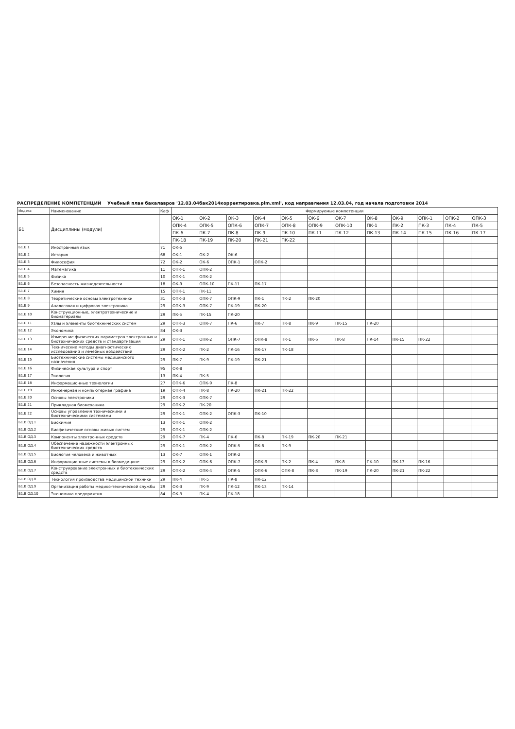РАСПРЕДЕЛЕНИЕ КОМПЕТЕНЦИЙ Учебный план бакалавров '12.03.04бак2014корректировка.plm.xml', код направления 12.03.04, год начала подготовки 2014
| Индекс | Наименование | Каф | Формируемые компетенции | | | | | | | | | | | |
| --- | --- | --- | --- | --- | --- | --- | --- | --- | --- | --- | --- | --- | --- | --- |
| Б1 | Дисциплины (модули) | | ОК-1 | ОК-2 | ОК-3 | ОК-4 | ОК-5 | ОК-6 | ОК-7 | ОК-8 | ОК-9 | ОПК-1 | ОПК-2 | ОПК-3 |
| | | | ОПК-4 | ОПК-5 | ОПК-6 | ОПК-7 | ОПК-8 | ОПК-9 | ОПК-10 | ПК-1 | ПК-2 | ПК-3 | ПК-4 | ПК-5 |
| | | | ПК-6 | ПК-7 | ПК-8 | ПК-9 | ПК-10 | ПК-11 | ПК-12 | ПК-13 | ПК-14 | ПК-15 | ПК-16 | ПК-17 |
| | | | ПК-18 | ПК-19 | ПК-20 | ПК-21 | ПК-22 | | | | | | | |
| Б1.Б.1 | Иностранный язык | 71 | ОК-5 | | | | | | | | | | | |
| Б1.Б.2 | История | 68 | ОК-1 | ОК-2 | ОК-6 | | | | | | | | | |
| Б1.Б.3 | Философия | 72 | ОК-2 | ОК-6 | ОПК-1 | ОПК-2 | | | | | | | | |
| Б1.Б.4 | Математика | 11 | ОПК-1 | ОПК-2 | | | | | | | | | | |
| Б1.Б.5 | Физика | 10 | ОПК-1 | ОПК-2 | | | | | | | | | | |
| Б1.Б.6 | Безопасность жизнедеятельности | 18 | ОК-9 | ОПК-10 | ПК-11 | ПК-17 | | | | | | | | |
| Б1.Б.7 | Химия | 15 | ОПК-1 | ПК-11 | | | | | | | | | | |
| Б1.Б.8 | Теоретические основы электротехники | 31 | ОПК-3 | ОПК-7 | ОПК-9 | ПК-1 | ПК-2 | ПК-20 | | | | | | |
| Б1.Б.9 | Аналоговая и цифровая электроника | 29 | ОПК-3 | ОПК-7 | ПК-19 | ПК-20 | | | | | | | | |
| Б1.Б.10 | Конструкционные, электротехнические и биоматериалы | 29 | ПК-5 | ПК-15 | ПК-20 | | | | | | | | | |
| Б1.Б.11 | Узлы и элементы биотехнических систем | 29 | ОПК-3 | ОПК-7 | ПК-6 | ПК-7 | ПК-8 | ПК-9 | ПК-15 | ПК-20 | | | | |
| Б1.Б.12 | Экономика | 84 | ОК-3 | | | | | | | | | | | |
| Б1.Б.13 | Измерение физических параметров электронных и биотехнических средств и стандартизация | 29 | ОПК-1 | ОПК-2 | ОПК-7 | ОПК-8 | ПК-1 | ПК-6 | ПК-8 | ПК-14 | ПК-15 | ПК-22 | | |
| Б1.Б.14 | Технические методы диагностических исследований и лечебных воздействий | 29 | ОПК-2 | ПК-2 | ПК-16 | ПК-17 | ПК-18 | | | | | | | |
| Б1.Б.15 | Биотехнические системы медицинского назначения | 29 | ПК-7 | ПК-9 | ПК-19 | ПК-21 | | | | | | | | |
| Б1.Б.16 | Физическая культура и спорт | 95 | ОК-8 | | | | | | | | | | | |
| Б1.Б.17 | Экология | 13 | ПК-4 | ПК-5 | | | | | | | | | | |
| Б1.Б.18 | Информационные технологии | 27 | ОПК-6 | ОПК-9 | ПК-8 | | | | | | | | | |
| Б1.Б.19 | Инженерная и компьютерная графика | 19 | ОПК-4 | ПК-8 | ПК-20 | ПК-21 | ПК-22 | | | | | | | |
| Б1.Б.20 | Основы электроники | 29 | ОПК-3 | ОПК-7 | | | | | | | | | | |
| Б1.Б.21 | Прикладная биомеханика | 29 | ОПК-2 | ПК-20 | | | | | | | | | | |
| Б1.Б.22 | Основы управления техническими и биотехническими системами | 29 | ОПК-1 | ОПК-2 | ОПК-3 | ПК-10 | | | | | | | | |
| Б1.В.ОД.1 | Биохимия | 13 | ОПК-1 | ОПК-2 | | | | | | | | | | |
| Б1.В.ОД.2 | Биофизические основы живых систем | 29 | ОПК-1 | ОПК-2 | | | | | | | | | | |
| Б1.В.ОД.3 | Компоненты электронных средств | 29 | ОПК-7 | ПК-4 | ПК-6 | ПК-8 | ПК-19 | ПК-20 | ПК-21 | | | | | |
| Б1.В.ОД.4 | Обеспечение надёжности электронных биотехнических средств | 29 | ОПК-1 | ОПК-2 | ОПК-5 | ПК-8 | ПК-9 | | | | | | | |
| Б1.В.ОД.5 | Биология человека и животных | 13 | ОК-7 | ОПК-1 | ОПК-2 | | | | | | | | | |
| Б1.В.ОД.6 | Информационные системы в биомедицине | 29 | ОПК-2 | ОПК-6 | ОПК-7 | ОПК-9 | ПК-2 | ПК-4 | ПК-8 | ПК-10 | ПК-13 | ПК-16 | | |
| Б1.В.ОД.7 | Конструирование электронных и биотехнических средств | 29 | ОПК-2 | ОПК-4 | ОПК-5 | ОПК-6 | ОПК-8 | ПК-8 | ПК-19 | ПК-20 | ПК-21 | ПК-22 | | |
| Б1.В.ОД.8 | Технология производства медицинской техники | 29 | ПК-4 | ПК-5 | ПК-8 | ПК-12 | | | | | | | | |
| Б1.В.ОД.9 | Организация работы медико-технической службы | 29 | ОК-3 | ПК-9 | ПК-12 | ПК-13 | ПК-14 | | | | | | | |
| Б1.В.ОД.10 | Экономика предприятия | 84 | ОК-3 | ПК-4 | ПК-18 | | | | | | | | | |